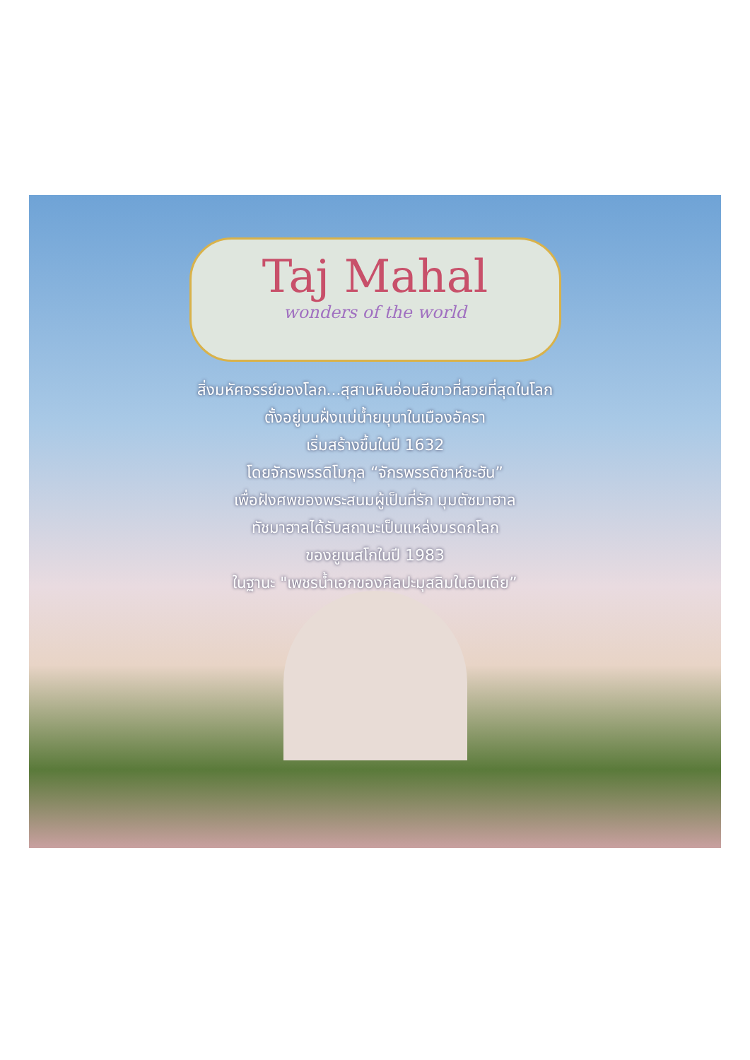Taj Mahal
wonders of the world
สิ่งมหัศจรรย์ของโลก...สุสานหินอ่อนสีขาวที่สวยที่สุดในโลก
ตั้งอยู่บนฝั่งแม่น้ำยมุนาในเมืองอัครา
เริ่มสร้างขึ้นในปี 1632
โดยจักรพรรดิโมกุล “จักรพรรดิชาห์ชะฮัน”
เพื่อฝังศพของพระสนมผู้เป็นที่รัก มุมตัซมาฮาล
ทัชมาฮาลได้รับสถานะเป็นแหล่งมรดกโลก
ของยูเนสโกในปี 1983
ในฐานะ "เพชรน้ำเอกของศิลปะมุสลิมในอินเดีย”